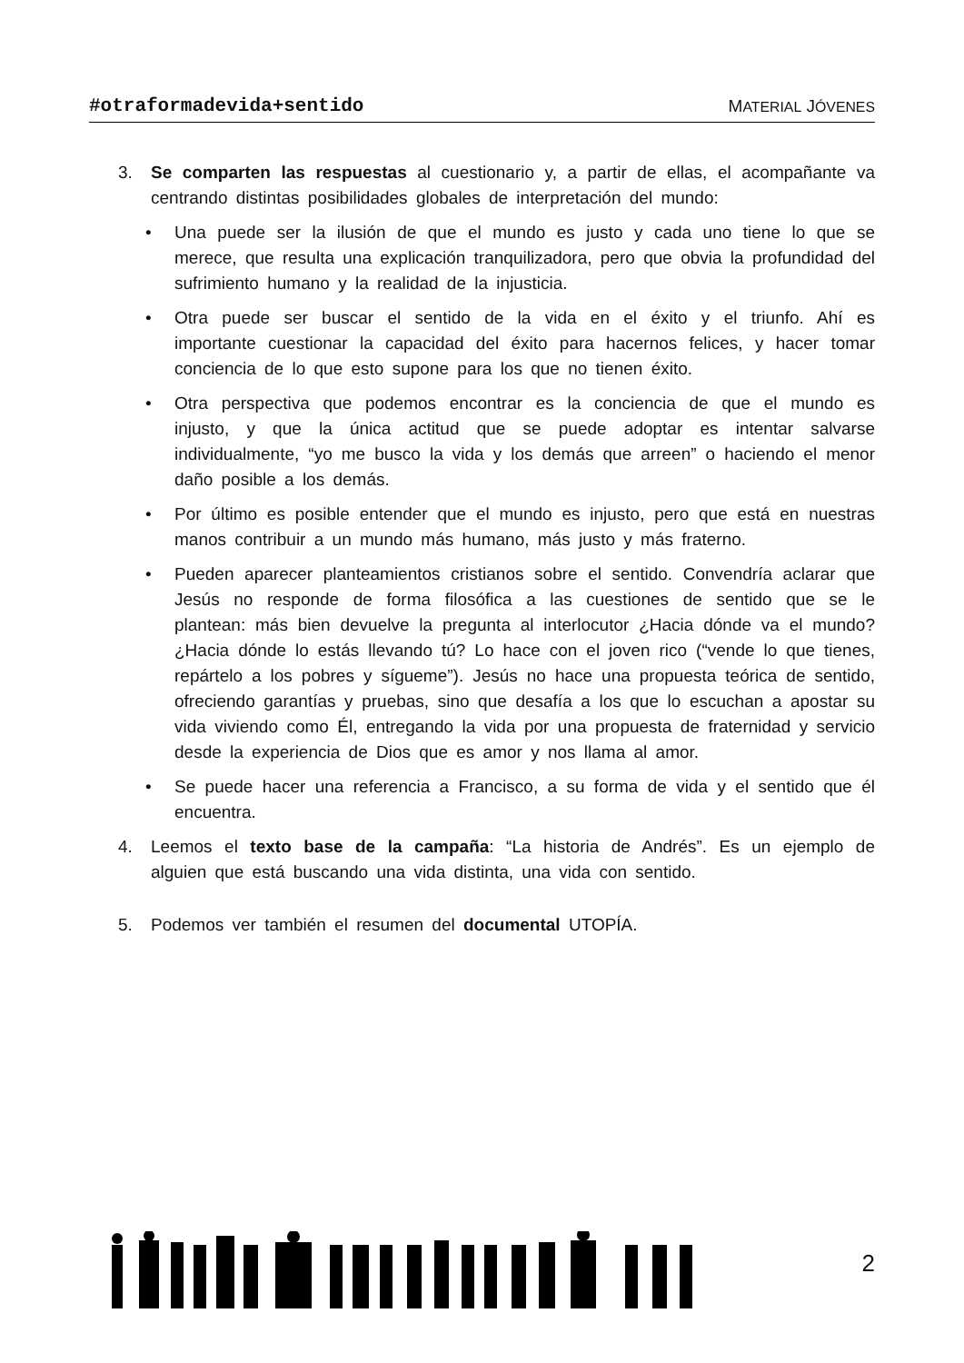#otraformadevida+sentido MATERIAL JÓVENES
3. Se comparten las respuestas al cuestionario y, a partir de ellas, el acompañante va centrando distintas posibilidades globales de interpretación del mundo:
• Una puede ser la ilusión de que el mundo es justo y cada uno tiene lo que se merece, que resulta una explicación tranquilizadora, pero que obvia la profundidad del sufrimiento humano y la realidad de la injusticia.
• Otra puede ser buscar el sentido de la vida en el éxito y el triunfo. Ahí es importante cuestionar la capacidad del éxito para hacernos felices, y hacer tomar conciencia de lo que esto supone para los que no tienen éxito.
• Otra perspectiva que podemos encontrar es la conciencia de que el mundo es injusto, y que la única actitud que se puede adoptar es intentar salvarse individualmente, “yo me busco la vida y los demás que arreen” o haciendo el menor daño posible a los demás.
• Por último es posible entender que el mundo es injusto, pero que está en nuestras manos contribuir a un mundo más humano, más justo y más fraterno.
• Pueden aparecer planteamientos cristianos sobre el sentido. Convendría aclarar que Jesús no responde de forma filosófica a las cuestiones de sentido que se le plantean: más bien devuelve la pregunta al interlocutor ¿Hacia dónde va el mundo? ¿Hacia dónde lo estás llevando tú? Lo hace con el joven rico (“vende lo que tienes, repártelo a los pobres y sígueme”). Jesús no hace una propuesta teórica de sentido, ofreciendo garantías y pruebas, sino que desafía a los que lo escuchan a apostar su vida viviendo como Él, entregando la vida por una propuesta de fraternidad y servicio desde la experiencia de Dios que es amor y nos llama al amor.
• Se puede hacer una referencia a Francisco, a su forma de vida y el sentido que él encuentra.
4. Leemos el texto base de la campaña: “La historia de Andrés”. Es un ejemplo de alguien que está buscando una vida distinta, una vida con sentido.
5. Podemos ver también el resumen del documental UTOPÍA.
2